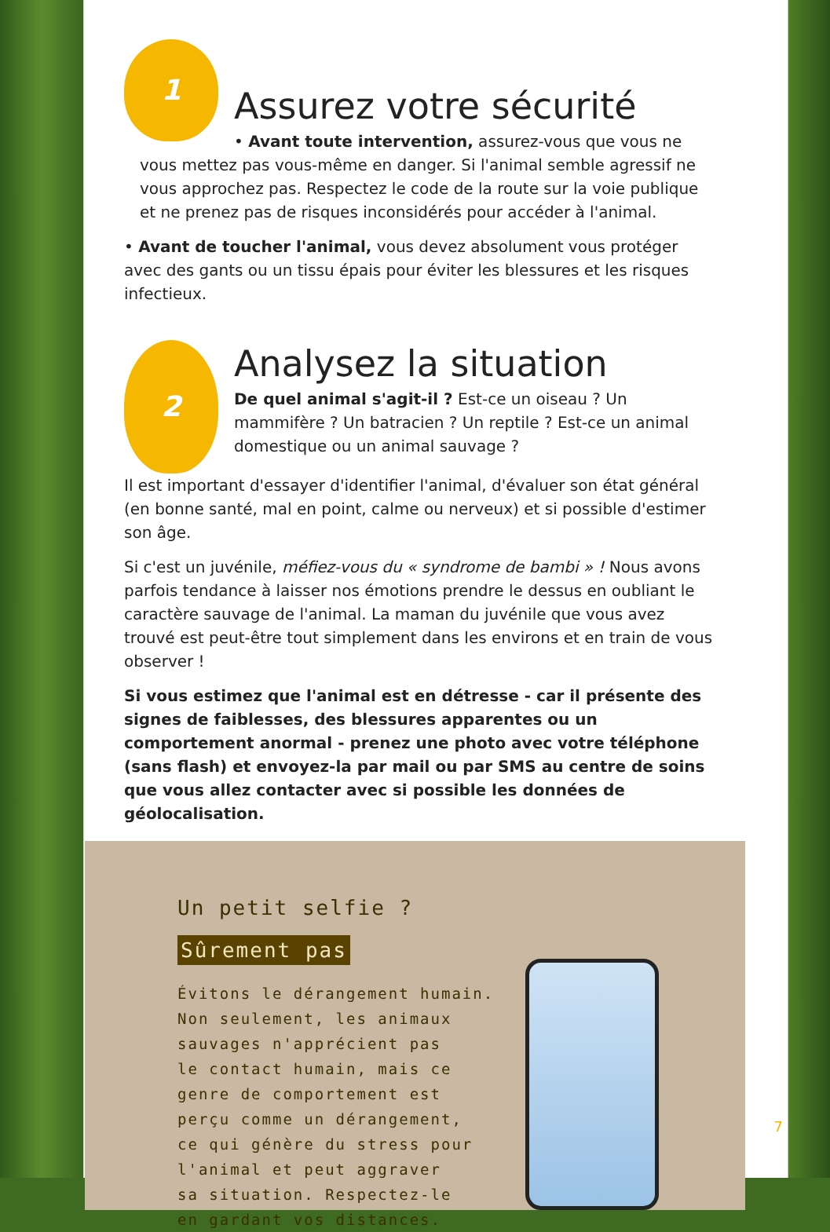1
Assurez votre sécurité
• Avant toute intervention, assurez-vous que vous ne vous mettez pas vous-même en danger. Si l'animal semble agressif ne vous approchez pas. Respectez le code de la route sur la voie publique et ne prenez pas de risques inconsidérés pour accéder à l'animal.
• Avant de toucher l'animal, vous devez absolument vous protéger avec des gants ou un tissu épais pour éviter les blessures et les risques infectieux.
2
Analysez la situation
De quel animal s'agit-il ? Est-ce un oiseau ? Un mammifère ? Un batracien ? Un reptile ? Est-ce un animal domestique ou un animal sauvage ?
Il est important d'essayer d'identifier l'animal, d'évaluer son état général (en bonne santé, mal en point, calme ou nerveux) et si possible d'estimer son âge.
Si c'est un juvénile, méfiez-vous du « syndrome de bambi » ! Nous avons parfois tendance à laisser nos émotions prendre le dessus en oubliant le caractère sauvage de l'animal. La maman du juvénile que vous avez trouvé est peut-être tout simplement dans les environs et en train de vous observer !
Si vous estimez que l'animal est en détresse - car il présente des signes de faiblesses, des blessures apparentes ou un comportement anormal - prenez une photo avec votre téléphone (sans flash) et envoyez-la par mail ou par SMS au centre de soins que vous allez contacter avec si possible les données de géolocalisation.
Un petit selfie ?
Sûrement pas
Évitons le dérangement humain.
Non seulement, les animaux
sauvages n'apprécient pas
le contact humain, mais ce
genre de comportement est
perçu comme un dérangement,
ce qui génère du stress pour
l'animal et peut aggraver
sa situation. Respectez-le
en gardant vos distances.
7